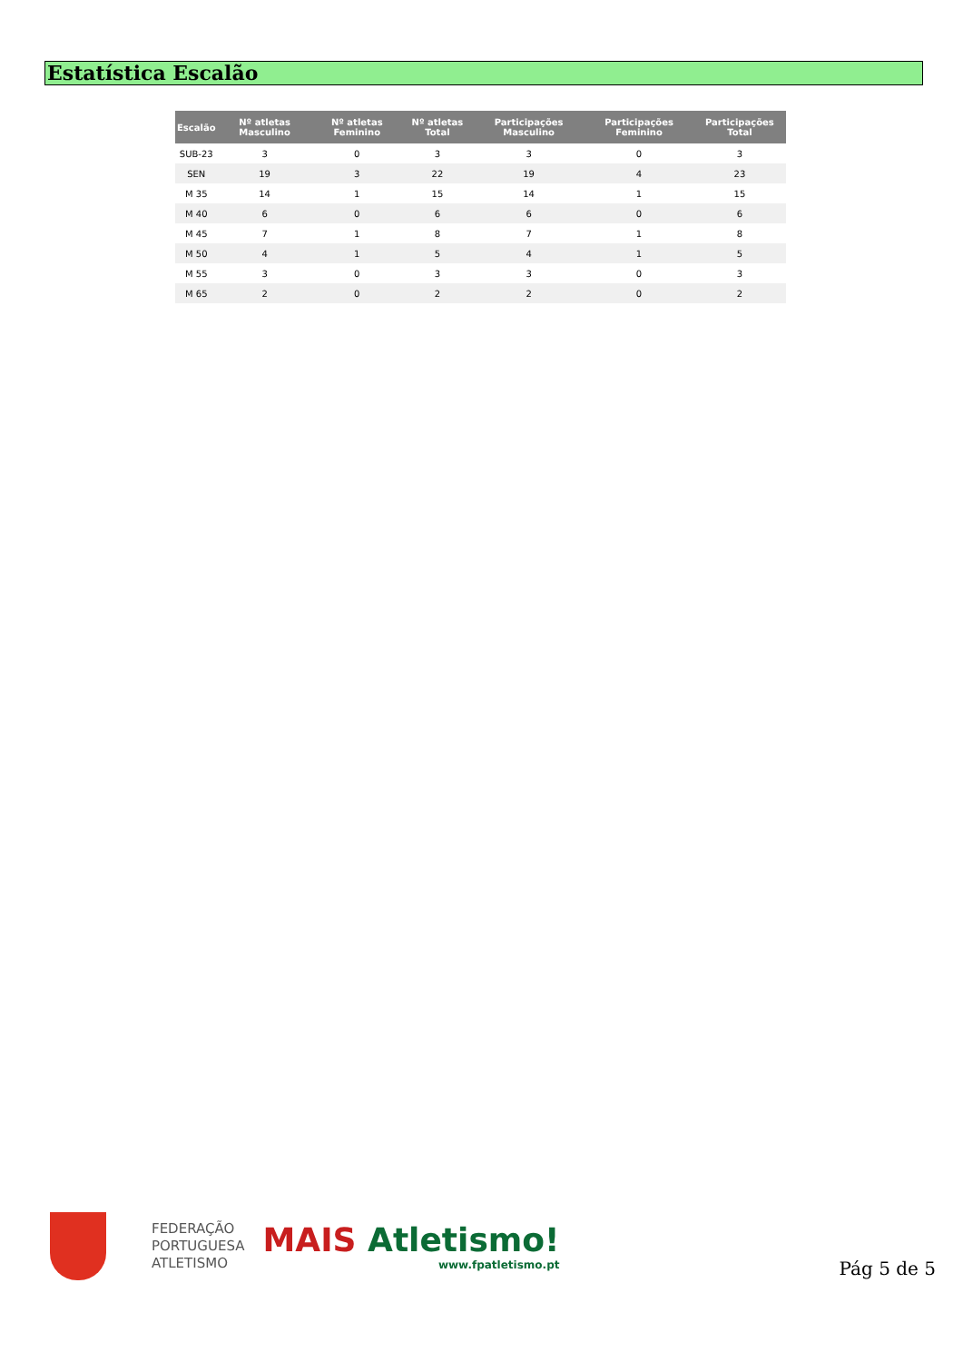Estatística Escalão
| Escalão | Nº atletas Masculino | Nº atletas Feminino | Nº atletas Total | Participações Masculino | Participações Feminino | Participações Total |
| --- | --- | --- | --- | --- | --- | --- |
| SUB-23 | 3 | 0 | 3 | 3 | 0 | 3 |
| SEN | 19 | 3 | 22 | 19 | 4 | 23 |
| M 35 | 14 | 1 | 15 | 14 | 1 | 15 |
| M 40 | 6 | 0 | 6 | 6 | 0 | 6 |
| M 45 | 7 | 1 | 8 | 7 | 1 | 8 |
| M 50 | 4 | 1 | 5 | 4 | 1 | 5 |
| M 55 | 3 | 0 | 3 | 3 | 0 | 3 |
| M 65 | 2 | 0 | 2 | 2 | 0 | 2 |
FEDERAÇÃO
PORTUGUESA
ATLETISMO
MAIS Atletismo!
www.fpatletismo.pt
Pág 5 de 5